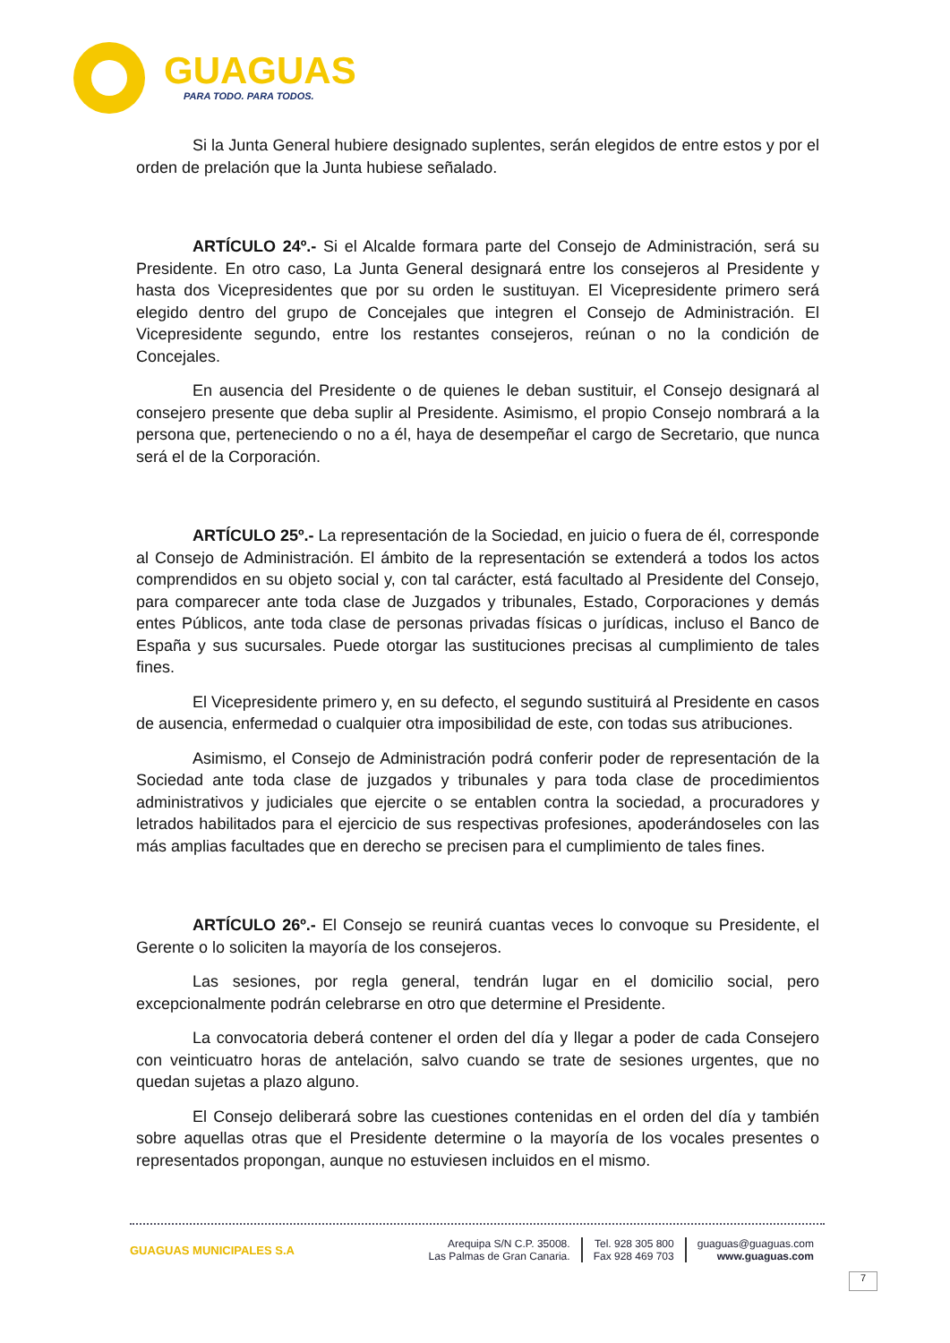GUAGUAS
PARA TODO. PARA TODOS.
Si la Junta General hubiere designado suplentes, serán elegidos de entre estos y por el orden de prelación que la Junta hubiese señalado.
ARTÍCULO 24º.- Si el Alcalde formara parte del Consejo de Administración, será su Presidente. En otro caso, La Junta General designará entre los consejeros al Presidente y hasta dos Vicepresidentes que por su orden le sustituyan. El Vicepresidente primero será elegido dentro del grupo de Concejales que integren el Consejo de Administración. El Vicepresidente segundo, entre los restantes consejeros, reúnan o no la condición de Concejales.
En ausencia del Presidente o de quienes le deban sustituir, el Consejo designará al consejero presente que deba suplir al Presidente. Asimismo, el propio Consejo nombrará a la persona que, perteneciendo o no a él, haya de desempeñar el cargo de Secretario, que nunca será el de la Corporación.
ARTÍCULO 25º.- La representación de la Sociedad, en juicio o fuera de él, corresponde al Consejo de Administración. El ámbito de la representación se extenderá a todos los actos comprendidos en su objeto social y, con tal carácter, está facultado al Presidente del Consejo, para comparecer ante toda clase de Juzgados y tribunales, Estado, Corporaciones y demás entes Públicos, ante toda clase de personas privadas físicas o jurídicas, incluso el Banco de España y sus sucursales. Puede otorgar las sustituciones precisas al cumplimiento de tales fines.
El Vicepresidente primero y, en su defecto, el segundo sustituirá al Presidente en casos de ausencia, enfermedad o cualquier otra imposibilidad de este, con todas sus atribuciones.
Asimismo, el Consejo de Administración podrá conferir poder de representación de la Sociedad ante toda clase de juzgados y tribunales y para toda clase de procedimientos administrativos y judiciales que ejercite o se entablen contra la sociedad, a procuradores y letrados habilitados para el ejercicio de sus respectivas profesiones, apoderándoseles con las más amplias facultades que en derecho se precisen para el cumplimiento de tales fines.
ARTÍCULO 26º.- El Consejo se reunirá cuantas veces lo convoque su Presidente, el Gerente o lo soliciten la mayoría de los consejeros.
Las sesiones, por regla general, tendrán lugar en el domicilio social, pero excepcionalmente podrán celebrarse en otro que determine el Presidente.
La convocatoria deberá contener el orden del día y llegar a poder de cada Consejero con veinticuatro horas de antelación, salvo cuando se trate de sesiones urgentes, que no quedan sujetas a plazo alguno.
El Consejo deliberará sobre las cuestiones contenidas en el orden del día y también sobre aquellas otras que el Presidente determine o la mayoría de los vocales presentes o representados propongan, aunque no estuviesen incluidos en el mismo.
GUAGUAS MUNICIPALES S.A
Arequipa S/N C.P. 35008.
Las Palmas de Gran Canaria.
Tel. 928 305 800
Fax 928 469 703
guaguas@guaguas.com
www.guaguas.com
7